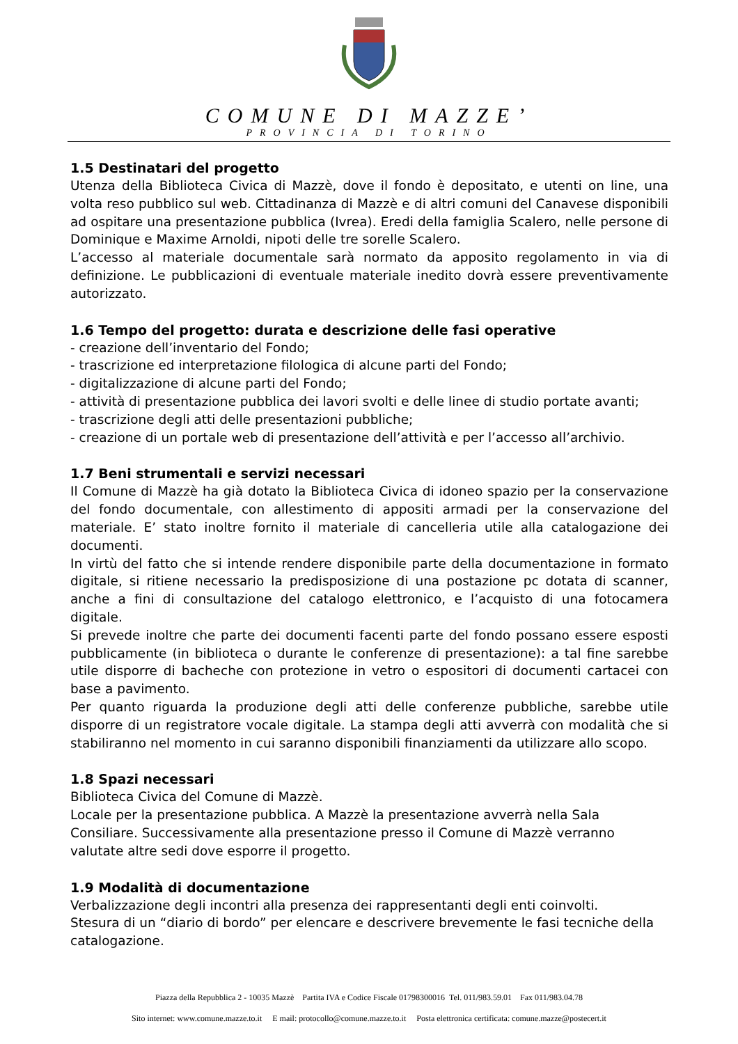COMUNE DI MAZZE’
PROVINCIA DI TORINO
1.5 Destinatari del progetto
Utenza della Biblioteca Civica di Mazzè, dove il fondo è depositato, e utenti on line, una volta reso pubblico sul web. Cittadinanza di Mazzè e di altri comuni del Canavese disponibili ad ospitare una presentazione pubblica (Ivrea). Eredi della famiglia Scalero, nelle persone di Dominique e Maxime Arnoldi, nipoti delle tre sorelle Scalero.
L’accesso al materiale documentale sarà normato da apposito regolamento in via di definizione. Le pubblicazioni di eventuale materiale inedito dovrà essere preventivamente autorizzato.
1.6 Tempo del progetto: durata e descrizione delle fasi operative
- creazione dell’inventario del Fondo;
- trascrizione ed interpretazione filologica di alcune parti del Fondo;
- digitalizzazione di alcune parti del Fondo;
- attività di presentazione pubblica dei lavori svolti e delle linee di studio portate avanti;
- trascrizione degli atti delle presentazioni pubbliche;
- creazione di un portale web di presentazione dell’attività e per l’accesso all’archivio.
1.7 Beni strumentali e servizi necessari
Il Comune di Mazzè ha già dotato la Biblioteca Civica di idoneo spazio per la conservazione del fondo documentale, con allestimento di appositi armadi per la conservazione del materiale. E’ stato inoltre fornito il materiale di cancelleria utile alla catalogazione dei documenti.
In virtù del fatto che si intende rendere disponibile parte della documentazione in formato digitale, si ritiene necessario la predisposizione di una postazione pc dotata di scanner, anche a fini di consultazione del catalogo elettronico, e l’acquisto di una fotocamera digitale.
Si prevede inoltre che parte dei documenti facenti parte del fondo possano essere esposti pubblicamente (in biblioteca o durante le conferenze di presentazione): a tal fine sarebbe utile disporre di bacheche con protezione in vetro o espositori di documenti cartacei con base a pavimento.
Per quanto riguarda la produzione degli atti delle conferenze pubbliche, sarebbe utile disporre di un registratore vocale digitale. La stampa degli atti avverrà con modalità che si stabiliranno nel momento in cui saranno disponibili finanziamenti da utilizzare allo scopo.
1.8 Spazi necessari
Biblioteca Civica del Comune di Mazzè.
Locale per la presentazione pubblica. A Mazzè la presentazione avverrà nella Sala Consiliare. Successivamente alla presentazione presso il Comune di Mazzè verranno valutate altre sedi dove esporre il progetto.
1.9 Modalità di documentazione
Verbalizzazione degli incontri alla presenza dei rappresentanti degli enti coinvolti.
Stesura di un “diario di bordo” per elencare e descrivere brevemente le fasi tecniche della catalogazione.
Piazza della Repubblica 2 - 10035 Mazzè Partita IVA e Codice Fiscale 01798300016 Tel. 011/983.59.01 Fax 011/983.04.78
Sito internet: www.comune.mazze.to.it E mail: protocollo@comune.mazze.to.it Posta elettronica certificata: comune.mazze@postecert.it